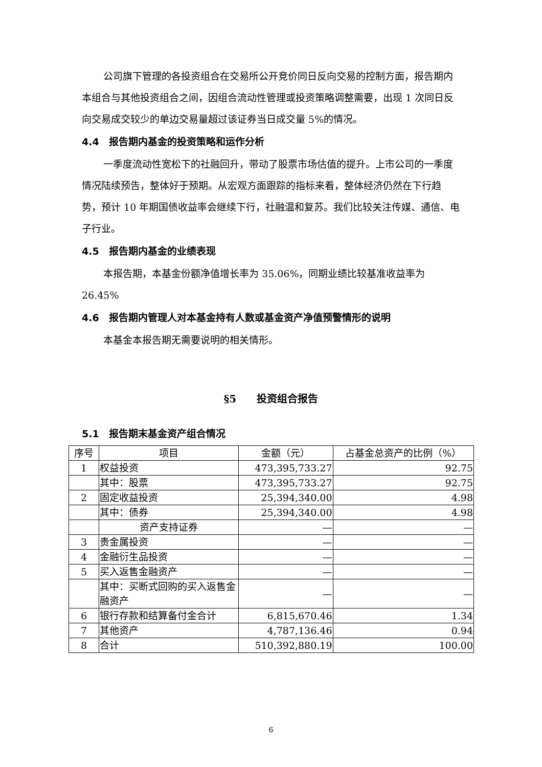公司旗下管理的各投资组合在交易所公开竞价同日反向交易的控制方面，报告期内本组合与其他投资组合之间，因组合流动性管理或投资策略调整需要，出现 1 次同日反向交易成交较少的单边交易量超过该证券当日成交量 5%的情况。
4.4　报告期内基金的投资策略和运作分析
一季度流动性宽松下的社融回升，带动了股票市场估值的提升。上市公司的一季度情况陆续预告，整体好于预期。从宏观方面跟踪的指标来看，整体经济仍然在下行趋势，预计 10 年期国债收益率会继续下行，社融温和复苏。我们比较关注传媒、通信、电子行业。
4.5　报告期内基金的业绩表现
本报告期，本基金份额净值增长率为 35.06%，同期业绩比较基准收益率为 26.45%
4.6　报告期内管理人对本基金持有人数或基金资产净值预警情形的说明
本基金本报告期无需要说明的相关情形。
§5　　投资组合报告
5.1　报告期末基金资产组合情况
| 序号 | 项目 | 金额（元） | 占基金总资产的比例（%） |
| --- | --- | --- | --- |
| 1 | 权益投资 | 473,395,733.27 | 92.75 |
| | 其中：股票 | 473,395,733.27 | 92.75 |
| 2 | 固定收益投资 | 25,394,340.00 | 4.98 |
| | 其中：债券 | 25,394,340.00 | 4.98 |
| | 资产支持证券 | — | — |
| 3 | 贵金属投资 | — | — |
| 4 | 金融衍生品投资 | — | — |
| 5 | 买入返售金融资产 | — | — |
| | 其中：买断式回购的买入返售金融资产 | — | — |
| 6 | 银行存款和结算备付金合计 | 6,815,670.46 | 1.34 |
| 7 | 其他资产 | 4,787,136.46 | 0.94 |
| 8 | 合计 | 510,392,880.19 | 100.00 |
6